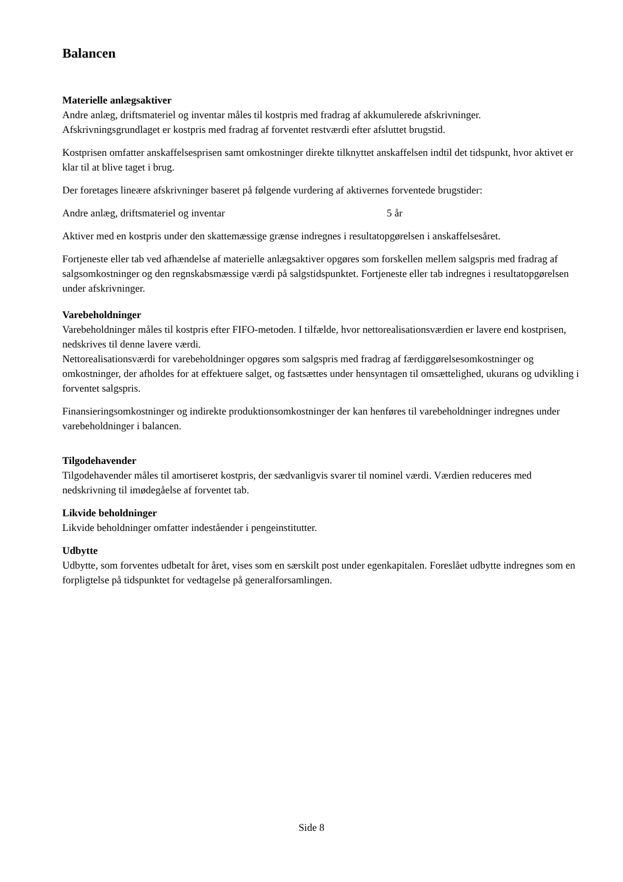Balancen
Materielle anlægsaktiver
Andre anlæg, driftsmateriel og inventar måles til kostpris med fradrag af akkumulerede afskrivninger.
Afskrivningsgrundlaget er kostpris med fradrag af forventet restværdi efter afsluttet brugstid.
Kostprisen omfatter anskaffelsesprisen samt omkostninger direkte tilknyttet anskaffelsen indtil det tidspunkt, hvor aktivet er klar til at blive taget i brug.
Der foretages lineære afskrivninger baseret på følgende vurdering af aktivernes forventede brugstider:
Andre anlæg, driftsmateriel og inventar 5 år
Aktiver med en kostpris under den skattemæssige grænse indregnes i resultatopgørelsen i anskaffelsesåret.
Fortjeneste eller tab ved afhændelse af materielle anlægsaktiver opgøres som forskellen mellem salgspris med fradrag af salgsomkostninger og den regnskabsmæssige værdi på salgstidspunktet. Fortjeneste eller tab indregnes i resultatopgørelsen under afskrivninger.
Varebeholdninger
Varebeholdninger måles til kostpris efter FIFO-metoden. I tilfælde, hvor nettorealisationsværdien er lavere end kostprisen, nedskrives til denne lavere værdi.
Nettorealisationsværdi for varebeholdninger opgøres som salgspris med fradrag af færdiggørelsesomkostninger og omkostninger, der afholdes for at effektuere salget, og fastsættes under hensyntagen til omsættelighed, ukurans og udvikling i forventet salgspris.
Finansieringsomkostninger og indirekte produktionsomkostninger der kan henføres til varebeholdninger indregnes under varebeholdninger i balancen.
Tilgodehavender
Tilgodehavender måles til amortiseret kostpris, der sædvanligvis svarer til nominel værdi. Værdien reduceres med nedskrivning til imødegåelse af forventet tab.
Likvide beholdninger
Likvide beholdninger omfatter indeståender i pengeinstitutter.
Udbytte
Udbytte, som forventes udbetalt for året, vises som en særskilt post under egenkapitalen. Foreslået udbytte indregnes som en forpligtelse på tidspunktet for vedtagelse på generalforsamlingen.
Side 8